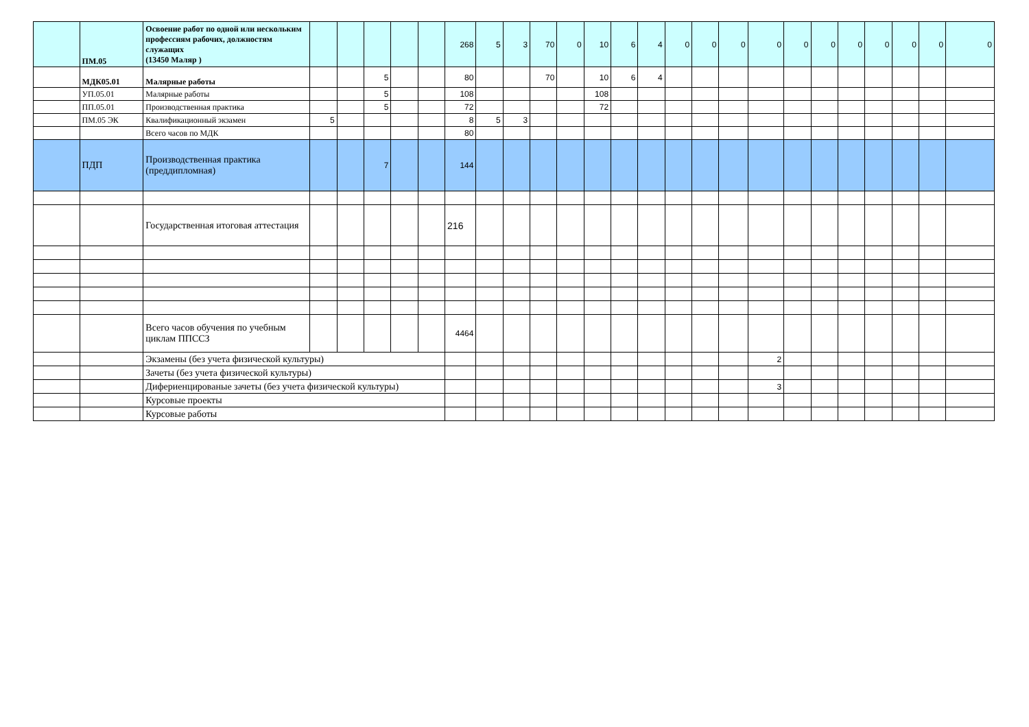| | ПМ.05 | Освоение работ по одной или нескольким профессиям рабочих, должностям служащих (13450 Маляр ) | | | | | | 268 | 5 | 3 | 70 | 0 | 10 | 6 | 4 | 0 | 0 | 0 | 0 | 0 | 0 | 0 | 0 | 0 | 0 | 0 |
| | МДК05.01 | Малярные работы | | | 5 | | | 80 | | | 70 | | 10 | 6 | 4 | | | | | | | | | | | |
| | УП.05.01 | Малярные работы | | | 5 | | | 108 | | | | | 108 | | | | | | | | | | | | | |
| | ПП.05.01 | Производственная практика | | | 5 | | | 72 | | | | | 72 | | | | | | | | | | | | | |
| | ПМ.05 ЭК | Квалификационный экзамен | 5 | | | | | 8 | 5 | 3 | | | | | | | | | | | | | | | | |
| | | Всего часов по МДК | | | | | | 80 | | | | | | | | | | | | | | | | | | |
| | ПДП | Производственная практика (преддипломная) | | | 7 | | | 144 | | | | | | | | | | | | | | | | | | |
| | | Государственная итоговая аттестация | | | | | | 216 | | | | | | | | | | | | | | | | | | |
| | | Всего часов обучения по учебным циклам ППССЗ | | | | | | 4464 | | | | | | | | | | | | | | | | | | |
| | | Экзамены (без учета физической культуры) | | | | | | | | | | | | | | | | | 2 | | | | | | | |
| | | Зачеты (без учета физической культуры) | | | | | | | | | | | | | | | | | | | | | | | | |
| | | Дифериенцированые зачеты (без учета физической культуры) | | | | | | | | | | | | | | | | | 3 | | | | | | | |
| | | Курсовые проекты | | | | | | | | | | | | | | | | | | | | | | | | |
| | | Курсовые работы | | | | | | | | | | | | | | | | | | | | | | | | |